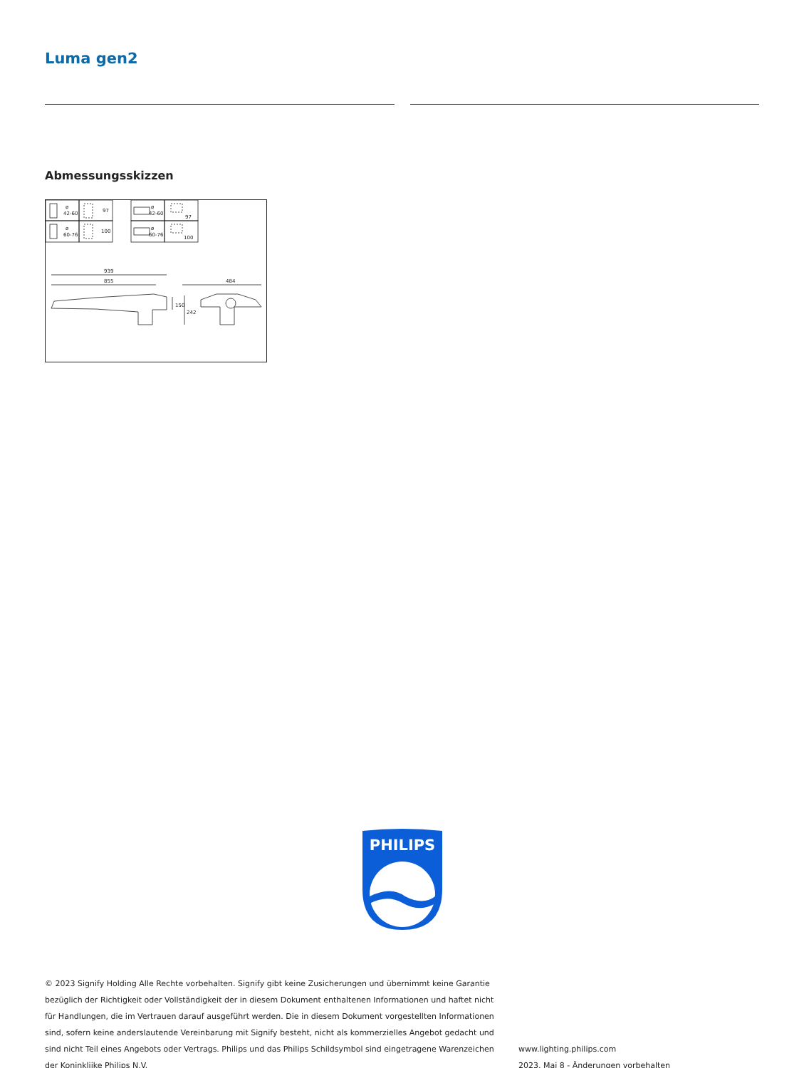Luma gen2
Abmessungsskizzen
ø
42-60
ø
60-76
97
100
ø
42-60
ø
60-76
97
100
939
855
484
150
242
PHILIPS
© 2023 Signify Holding Alle Rechte vorbehalten. Signify gibt keine Zusicherungen und übernimmt keine Garantie bezüglich der Richtigkeit oder Vollständigkeit der in diesem Dokument enthaltenen Informationen und haftet nicht für Handlungen, die im Vertrauen darauf ausgeführt werden. Die in diesem Dokument vorgestellten Informationen sind, sofern keine anderslautende Vereinbarung mit Signify besteht, nicht als kommerzielles Angebot gedacht und sind nicht Teil eines Angebots oder Vertrags. Philips und das Philips Schildsymbol sind eingetragene Warenzeichen der Koninklijke Philips N.V.
www.lighting.philips.com
2023, Mai 8 - Änderungen vorbehalten